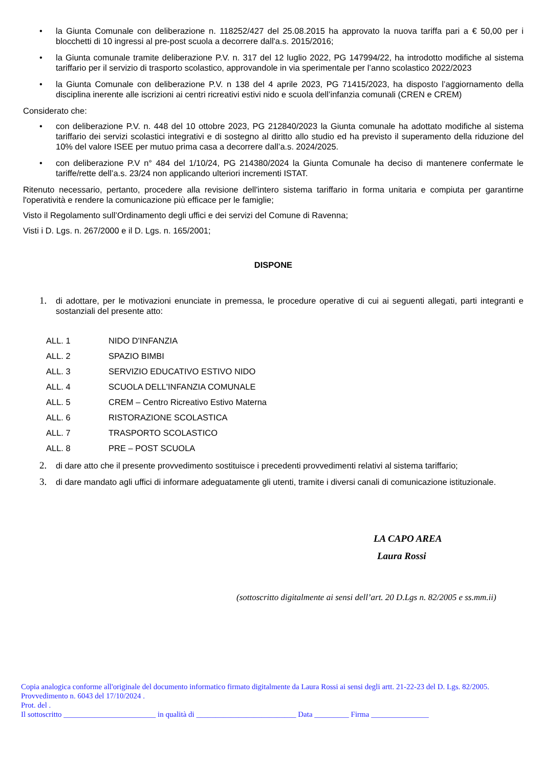• la Giunta Comunale con deliberazione n. 118252/427 del 25.08.2015 ha approvato la nuova tariffa pari a € 50,00 per i blocchetti di 10 ingressi al pre-post scuola a decorrere dall'a.s. 2015/2016;
• la Giunta comunale tramite deliberazione P.V. n. 317 del 12 luglio 2022, PG 147994/22, ha introdotto modifiche al sistema tariffario per il servizio di trasporto scolastico, approvandole in via sperimentale per l’anno scolastico 2022/2023
• la Giunta Comunale con deliberazione P.V. n 138 del 4 aprile 2023, PG 71415/2023, ha disposto l’aggiornamento della disciplina inerente alle iscrizioni ai centri ricreativi estivi nido e scuola dell’infanzia comunali (CREN e CREM)
Considerato che:
• con deliberazione P.V. n. 448 del 10 ottobre 2023, PG 212840/2023 la Giunta comunale ha adottato modifiche al sistema tariffario dei servizi scolastici integrativi e di sostegno al diritto allo studio ed ha previsto il superamento della riduzione del 10% del valore ISEE per mutuo prima casa a decorrere dall’a.s. 2024/2025.
• con deliberazione P.V n° 484 del 1/10/24, PG 214380/2024 la Giunta Comunale ha deciso di mantenere confermate le tariffe/rette dell’a.s. 23/24 non applicando ulteriori incrementi ISTAT.
Ritenuto necessario, pertanto, procedere alla revisione dell'intero sistema tariffario in forma unitaria e compiuta per garantirne l'operatività e rendere la comunicazione più efficace per le famiglie;
Visto il Regolamento sull’Ordinamento degli uffici e dei servizi del Comune di Ravenna;
Visti i D. Lgs. n. 267/2000 e il D. Lgs. n. 165/2001;
DISPONE
1. di adottare, per le motivazioni enunciate in premessa, le procedure operative di cui ai seguenti allegati, parti integranti e sostanziali del presente atto:
ALL. 1 NIDO D'INFANZIA
ALL. 2 SPAZIO BIMBI
ALL. 3 SERVIZIO EDUCATIVO ESTIVO NIDO
ALL. 4 SCUOLA DELL'INFANZIA COMUNALE
ALL. 5 CREM – Centro Ricreativo Estivo Materna
ALL. 6 RISTORAZIONE SCOLASTICA
ALL. 7 TRASPORTO SCOLASTICO
ALL. 8 PRE – POST SCUOLA
2. di dare atto che il presente provvedimento sostituisce i precedenti provvedimenti relativi al sistema tariffario;
3. di dare mandato agli uffici di informare adeguatamente gli utenti, tramite i diversi canali di comunicazione istituzionale.
LA CAPO AREA
Laura Rossi
(sottoscritto digitalmente ai sensi dell’art. 20 D.Lgs n. 82/2005 e ss.mm.ii)
Copia analogica conforme all'originale del documento informatico firmato digitalmente da Laura Rossi ai sensi degli artt. 21-22-23 del D. Lgs. 82/2005.
Provvedimento n. 6043 del 17/10/2024 .
Prot. del .
Il sottoscritto ________________________ in qualità di __________________________ Data _________ Firma _______________